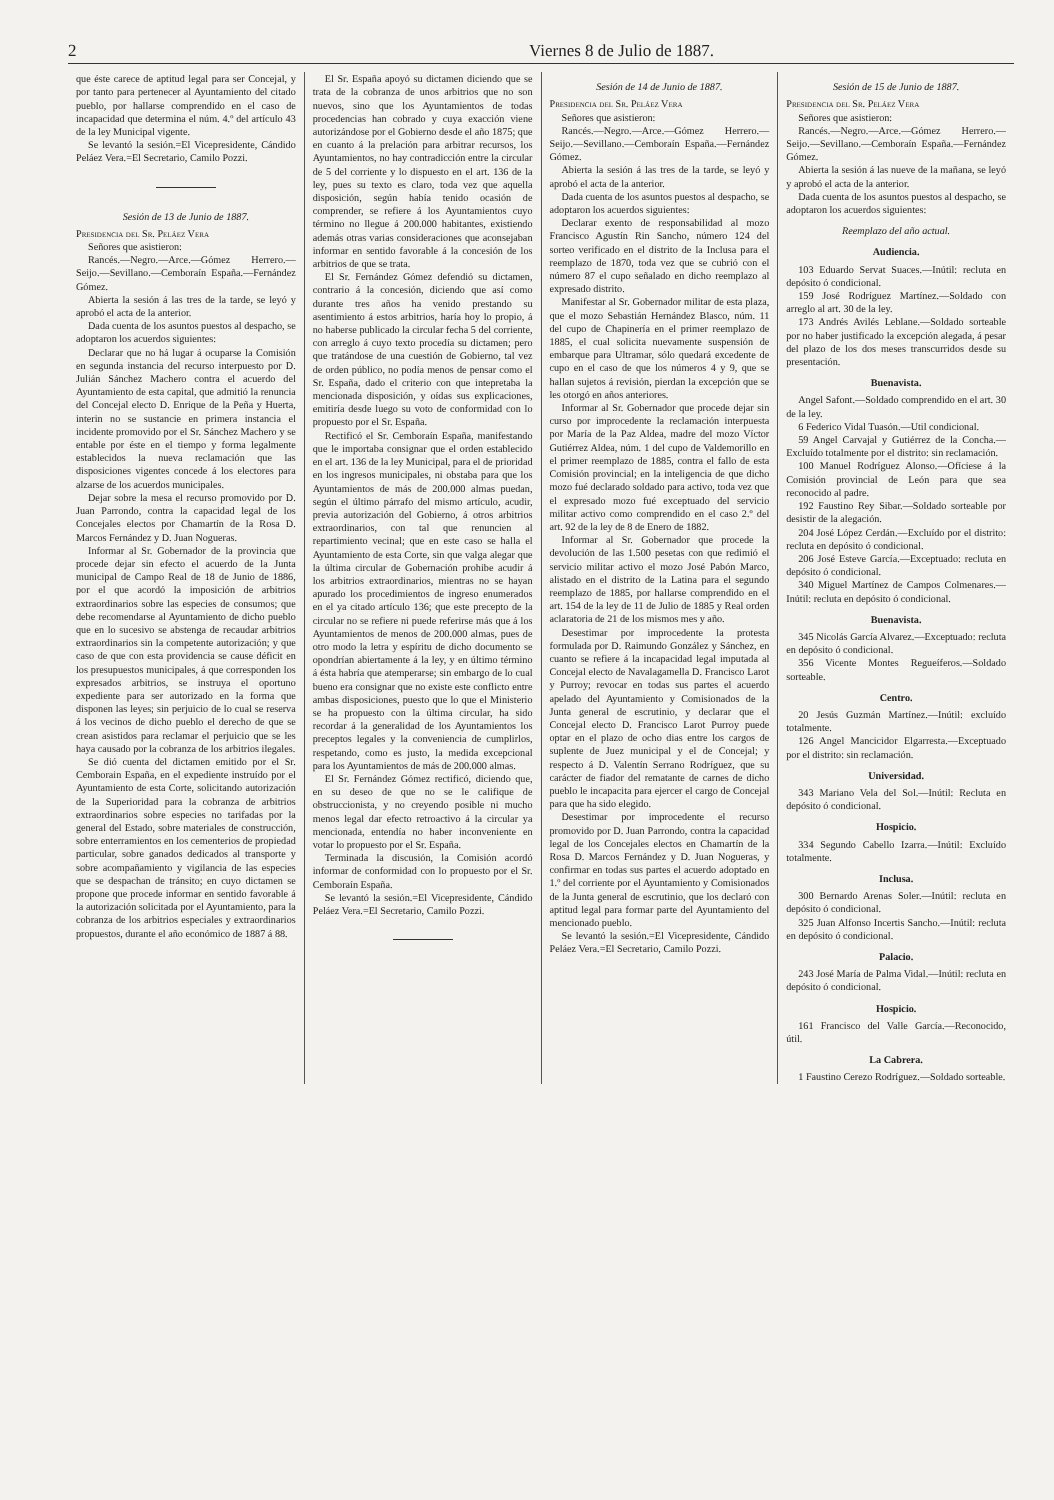2 Viernes 8 de Julio de 1887.
que éste carece de aptitud legal para ser Concejal, y por tanto para pertenecer al Ayuntamiento del citado pueblo, por hallarse comprendido en el caso de incapacidad que determina el núm. 4.º del artículo 43 de la ley Municipal vigente.
Se levantó la sesión.=El Vicepresidente, Cándido Peláez Vera.=El Secretario, Camilo Pozzi.
Sesión de 13 de Junio de 1887.
Presidencia del Sr. Peláez Vera
Señores que asistieron:
Rancés.—Negro.—Arce.—Gómez Herrero.—Seijo.—Sevillano.—Cemboraín España.—Fernández Gómez.
Abierta la sesión á las tres de la tarde, se leyó y aprobó el acta de la anterior.
Dada cuenta de los asuntos puestos al despacho, se adoptaron los acuerdos siguientes:
Declarar que no há lugar á ocuparse la Comisión en segunda instancia del recurso interpuesto por D. Julián Sánchez Machero contra el acuerdo del Ayuntamiento de esta capital, que admitió la renuncia del Concejal electo D. Enrique de la Peña y Huerta, interin no se sustancie en primera instancia el incidente promovido por el Sr. Sánchez Machero y se entable por éste en el tiempo y forma legalmente establecidos la nueva reclamación que las disposiciones vigentes concede á los electores para alzarse de los acuerdos municipales.
Dejar sobre la mesa el recurso promovido por D. Juan Parrondo, contra la capacidad legal de los Concejales electos por Chamartín de la Rosa D. Marcos Fernández y D. Juan Nogueras.
Informar al Sr. Gobernador de la provincia que procede dejar sin efecto el acuerdo de la Junta municipal de Campo Real de 18 de Junio de 1886, por el que acordó la imposición de arbitrios extraordinarios sobre las especies de consumos; que debe recomendarse al Ayuntamiento de dicho pueblo que en lo sucesivo se abstenga de recaudar arbitrios extraordinarios sin la competente autorización; y que caso de que con esta providencia se cause déficit en los presupuestos municipales, á que corresponden los expresados arbitrios, se instruya el oportuno expediente para ser autorizado en la forma que disponen las leyes; sin perjuicio de lo cual se reserva á los vecinos de dicho pueblo el derecho de que se crean asistidos para reclamar el perjuicio que se les haya causado por la cobranza de los arbitrios ilegales.
Se dió cuenta del dictamen emitido por el Sr. Cemborain España, en el expediente instruído por el Ayuntamiento de esta Corte, solicitando autorización de la Superioridad para la cobranza de arbitrios extraordinarios sobre especies no tarifadas por la general del Estado, sobre materiales de construcción, sobre enterramientos en los cementerios de propiedad particular, sobre ganados dedicados al transporte y sobre acompañamiento y vigilancia de las especies que se despachan de tránsito; en cuyo dictamen se propone que procede informar en sentido favorable á la autorización solicitada por el Ayuntamiento, para la cobranza de los arbitrios especiales y extraordinarios propuestos, durante el año económico de 1887 á 88.
El Sr. España apoyó su dictamen diciendo que se trata de la cobranza de unos arbitrios que no son nuevos, sino que los Ayuntamientos de todas procedencias han cobrado y cuya exacción viene autorizándose por el Gobierno desde el año 1875; que en cuanto á la prelación para arbitrar recursos, los Ayuntamientos, no hay contradicción entre la circular de 5 del corriente y lo dispuesto en el art. 136 de la ley, pues su texto es claro, toda vez que aquella disposición, según había tenido ocasión de comprender, se refiere á los Ayuntamientos cuyo término no llegue á 200.000 habitantes, existiendo además otras varias consideraciones que aconsejaban informar en sentido favorable á la concesión de los arbitrios de que se trata.
El Sr. Fernández Gómez defendió su dictamen, contrario á la concesión, diciendo que así como durante tres años ha venido prestando su asentimiento á estos arbitrios, haría hoy lo propio, á no haberse publicado la circular fecha 5 del corriente, con arreglo á cuyo texto procedía su dictamen; pero que tratándose de una cuestión de Gobierno, tal vez de orden público, no podía menos de pensar como el Sr. España, dado el criterio con que intepretaba la mencionada disposición, y oídas sus explicaciones, emitiría desde luego su voto de conformidad con lo propuesto por el Sr. España.
Rectificó el Sr. Cemboraín España, manifestando que le importaba consignar que el orden establecido en el art. 136 de la ley Municipal, para el de prioridad en los ingresos municipales, ni obstaba para que los Ayuntamientos de más de 200.000 almas puedan, según el último párrafo del mismo artículo, acudir, previa autorización del Gobierno, á otros arbitrios extraordinarios, con tal que renuncien al repartimiento vecinal; que en este caso se halla el Ayuntamiento de esta Corte, sin que valga alegar que la última circular de Gobernación prohibe acudir á los arbitrios extraordinarios, mientras no se hayan apurado los procedimientos de ingreso enumerados en el ya citado artículo 136; que este precepto de la circular no se refiere ni puede referirse más que á los Ayuntamientos de menos de 200.000 almas, pues de otro modo la letra y espíritu de dicho documento se opondrían abiertamente á la ley, y en último término á ésta habría que atemperarse; sin embargo de lo cual bueno era consignar que no existe este conflicto entre ambas disposiciones, puesto que lo que el Ministerio se ha propuesto con la última circular, ha sido recordar á la generalidad de los Ayuntamientos los preceptos legales y la conveniencia de cumplirlos, respetando, como es justo, la medida excepcional para los Ayuntamientos de más de 200.000 almas.
El Sr. Fernández Gómez rectificó, diciendo que, en su deseo de que no se le califique de obstruccionista, y no creyendo posible ni mucho menos legal dar efecto retroactivo á la circular ya mencionada, entendía no haber inconveniente en votar lo propuesto por el Sr. España.
Terminada la discusión, la Comisión acordó informar de conformidad con lo propuesto por el Sr. Cemboraín España.
Se levantó la sesión.=El Vicepresidente, Cándido Peláez Vera.=El Secretario, Camilo Pozzi.
Sesión de 14 de Junio de 1887.
Presidencia del Sr. Peláez Vera
Señores que asistieron:
Rancés.—Negro.—Arce.—Gómez Herrero.—Seijo.—Sevillano.—Cemboraín España.—Fernández Gómez.
Abierta la sesión á las tres de la tarde, se leyó y aprobó el acta de la anterior.
Dada cuenta de los asuntos puestos al despacho, se adoptaron los acuerdos siguientes:
Declarar exento de responsabilidad al mozo Francisco Agustín Rin Sancho, número 124 del sorteo verificado en el distrito de la Inclusa para el reemplazo de 1870, toda vez que se cubrió con el número 87 el cupo señalado en dicho reemplazo al expresado distrito.
Manifestar al Sr. Gobernador militar de esta plaza, que el mozo Sebastián Hernández Blasco, núm. 11 del cupo de Chapinería en el primer reemplazo de 1885, el cual solicita nuevamente suspensión de embarque para Ultramar, sólo quedará excedente de cupo en el caso de que los números 4 y 9, que se hallan sujetos á revisión, pierdan la excepción que se les otorgó en años anteriores.
Informar al Sr. Gobernador que procede dejar sin curso por improcedente la reclamación interpuesta por María de la Paz Aldea, madre del mozo Víctor Gutiérrez Aldea, núm. 1 del cupo de Valdemorillo en el primer reemplazo de 1885, contra el fallo de esta Comisión provincial; en la inteligencia de que dicho mozo fué declarado soldado para activo, toda vez que el expresado mozo fué exceptuado del servicio militar activo como comprendido en el caso 2.º del art. 92 de la ley de 8 de Enero de 1882.
Informar al Sr. Gobernador que procede la devolución de las 1.500 pesetas con que redimió el servicio militar activo el mozo José Pabón Marco, alistado en el distrito de la Latina para el segundo reemplazo de 1885, por hallarse comprendido en el art. 154 de la ley de 11 de Julio de 1885 y Real orden aclaratoria de 21 de los mismos mes y año.
Desestimar por improcedente la protesta formulada por D. Raimundo González y Sánchez, en cuanto se refiere á la incapacidad legal imputada al Concejal electo de Navalagamella D. Francisco Larot y Purroy; revocar en todas sus partes el acuerdo apelado del Ayuntamiento y Comisionados de la Junta general de escrutinio, y declarar que el Concejal electo D. Francisco Larot Purroy puede optar en el plazo de ocho dias entre los cargos de suplente de Juez municipal y el de Concejal; y respecto á D. Valentín Serrano Rodríguez, que su carácter de fiador del rematante de carnes de dicho pueblo le incapacita para ejercer el cargo de Concejal para que ha sido elegido.
Desestimar por improcedente el recurso promovido por D. Juan Parrondo, contra la capacidad legal de los Concejales electos en Chamartín de la Rosa D. Marcos Fernández y D. Juan Nogueras, y confirmar en todas sus partes el acuerdo adoptado en 1.º del corriente por el Ayuntamiento y Comisionados de la Junta general de escrutinio, que los declaró con aptitud legal para formar parte del Ayuntamiento del mencionado pueblo.
Se levantó la sesión.=El Vicepresidente, Cándido Peláez Vera.=El Secretario, Camilo Pozzi.
Sesión de 15 de Junio de 1887.
Presidencia del Sr. Peláez Vera
Señores que asistieron:
Rancés.—Negro.—Arce.—Gómez Herrero.—Seijo.—Sevillano.—Cemboraín España.—Fernández Gómez.
Abierta la sesión á las nueve de la mañana, se leyó y aprobó el acta de la anterior.
Dada cuenta de los asuntos puestos al despacho, se adoptaron los acuerdos siguientes:
Reemplazo del año actual.
Audiencia.
103 Eduardo Servat Suaces.—Inútil: recluta en depósito ó condicional.
159 José Rodríguez Martínez.—Soldado con arreglo al art. 30 de la ley.
173 Andrés Avilés Leblane.—Soldado sorteable por no haber justificado la excepción alegada, á pesar del plazo de los dos meses transcurridos desde su presentación.
Buenavista.
Angel Safont.—Soldado comprendido en el art. 30 de la ley.
6 Federico Vidal Tuasón.—Util condicional.
59 Angel Carvajal y Gutiérrez de la Concha.—Excluído totalmente por el distrito: sin reclamación.
100 Manuel Rodríguez Alonso.—Ofíciese á la Comisión provincial de León para que sea reconocido al padre.
192 Faustino Rey Sibar.—Soldado sorteable por desistir de la alegación.
204 José López Cerdán.—Excluído por el distrito: recluta en depósito ó condicional.
206 José Esteve García.—Exceptuado: recluta en depósito ó condicional.
340 Miguel Martínez de Campos Colmenares.—Inútil: recluta en depósito ó condicional.
Buenavista.
345 Nicolás García Alvarez.—Exceptuado: recluta en depósito ó condicional.
356 Vicente Montes Regueíferos.—Soldado sorteable.
Centro.
20 Jesús Guzmán Martínez.—Inútil: excluído totalmente.
126 Angel Mancicidor Elgarresta.—Exceptuado por el distrito: sin reclamación.
Universidad.
343 Mariano Vela del Sol.—Inútil: Recluta en depósito ó condicional.
Hospicio.
334 Segundo Cabello Izarra.—Inútil: Excluído totalmente.
Inclusa.
300 Bernardo Arenas Soler.—Inútil: recluta en depósito ó condicional.
325 Juan Alfonso Incertis Sancho.—Inútil: recluta en depósito ó condicional.
Palacio.
243 José María de Palma Vidal.—Inútil: recluta en depósito ó condicional.
Hospicio.
161 Francisco del Valle García.—Reconocido, útil.
La Cabrera.
1 Faustino Cerezo Rodríguez.—Soldado sorteable.